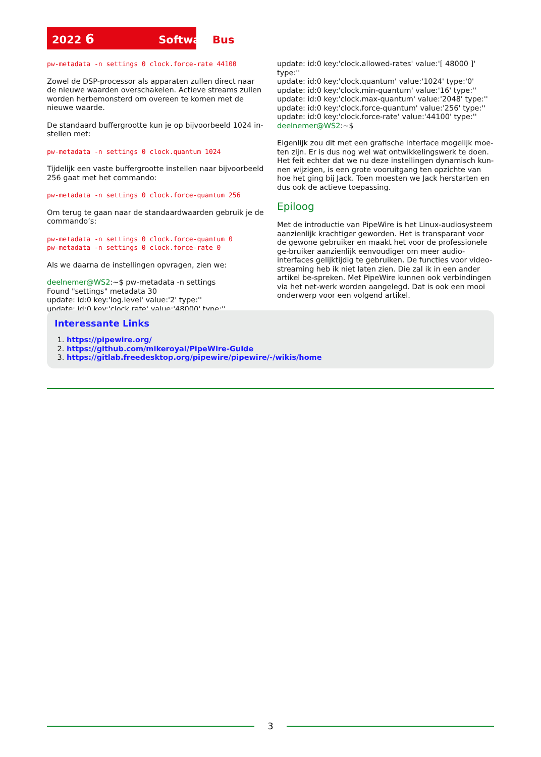2022 6 SoftwareBus
pw-metadata -n settings 0 clock.force-rate 44100
Zowel de DSP-processor als apparaten zullen direct naar de nieuwe waarden overschakelen. Actieve streams zullen worden herbemonsterd om overeen te komen met de nieuwe waarde.
De standaard buffergrootte kun je op bijvoorbeeld 1024 in-stellen met:
pw-metadata -n settings 0 clock.quantum 1024
Tijdelijk een vaste buffergrootte instellen naar bijvoorbeeld 256 gaat met het commando:
pw-metadata -n settings 0 clock.force-quantum 256
Om terug te gaan naar de standaardwaarden gebruik je de commando’s:
pw-metadata -n settings 0 clock.force-quantum 0
pw-metadata -n settings 0 clock.force-rate 0
Als we daarna de instellingen opvragen, zien we:
deelnemer@WS2:~$ pw-metadata -n settings
Found "settings" metadata 30
update: id:0 key:'log.level' value:'2' type:''
update: id:0 key:'clock.rate' value:'48000' type:''
update: id:0 key:'clock.allowed-rates' value:'[ 48000 ]' type:''
update: id:0 key:'clock.quantum' value:'1024' type:'0'
update: id:0 key:'clock.min-quantum' value:'16' type:''
update: id:0 key:'clock.max-quantum' value:'2048' type:''
update: id:0 key:'clock.force-quantum' value:'256' type:''
update: id:0 key:'clock.force-rate' value:'44100' type:''
deelnemer@WS2:~$
Eigenlijk zou dit met een grafische interface mogelijk moe-ten zijn. Er is dus nog wel wat ontwikkelingswerk te doen. Het feit echter dat we nu deze instellingen dynamisch kun-nen wijzigen, is een grote vooruitgang ten opzichte van hoe het ging bij Jack. Toen moesten we Jack herstarten en dus ook de actieve toepassing.
Epiloog
Met de introductie van PipeWire is het Linux-audiosysteem aanzienlijk krachtiger geworden. Het is transparant voor de gewone gebruiker en maakt het voor de professionele ge-bruiker aanzienlijk eenvoudiger om meer audio-interfaces gelijktijdig te gebruiken. De functies voor video-streaming heb ik niet laten zien. Die zal ik in een ander artikel be-spreken. Met PipeWire kunnen ook verbindingen via het net-werk worden aangelegd. Dat is ook een mooi onderwerp voor een volgend artikel.
Interessante Links
1. https://pipewire.org/
2. https://github.com/mikeroyal/PipeWire-Guide
3. https://gitlab.freedesktop.org/pipewire/pipewire/-/wikis/home
3